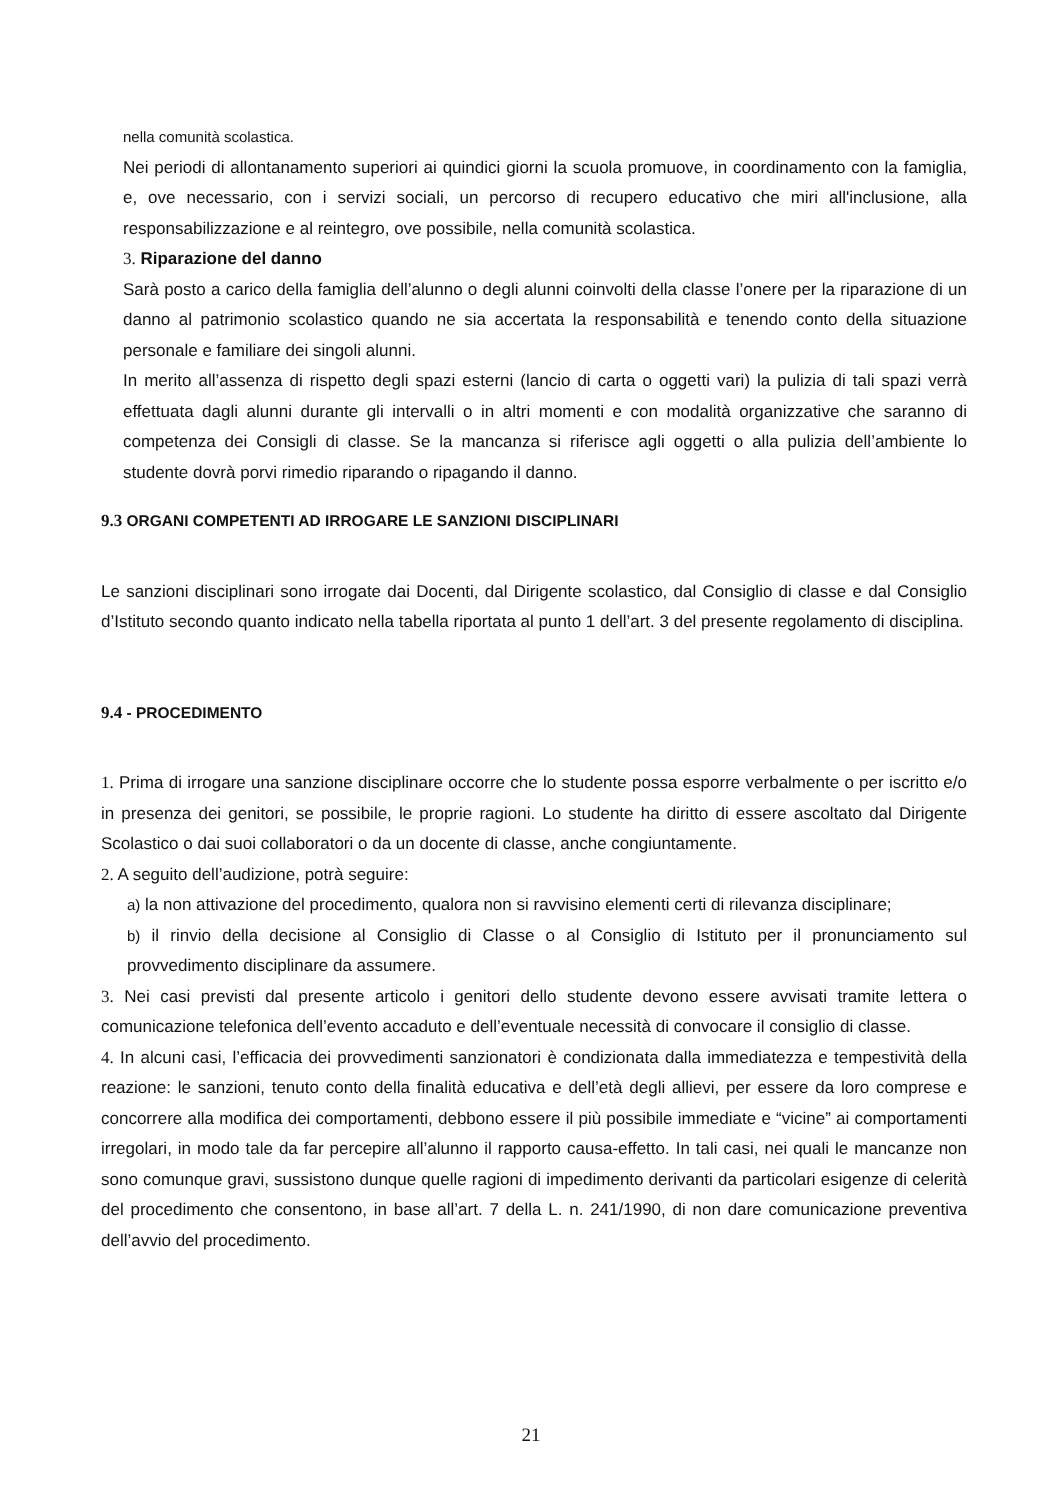nella comunità scolastica.
Nei periodi di allontanamento superiori ai quindici giorni la scuola promuove, in coordinamento con la famiglia, e, ove necessario, con i servizi sociali, un percorso di recupero educativo che miri all'inclusione, alla responsabilizzazione e al reintegro, ove possibile, nella comunità scolastica.
3. Riparazione del danno
Sarà posto a carico della famiglia dell’alunno o degli alunni coinvolti della classe l’onere per la riparazione di un danno al patrimonio scolastico quando ne sia accertata la responsabilità e tenendo conto della situazione personale e familiare dei singoli alunni.
In merito all’assenza di rispetto degli spazi esterni (lancio di carta o oggetti vari) la pulizia di tali spazi verrà effettuata dagli alunni durante gli intervalli o in altri momenti e con modalità organizzative che saranno di competenza dei Consigli di classe. Se la mancanza si riferisce agli oggetti o alla pulizia dell’ambiente lo studente dovrà porvi rimedio riparando o ripagando il danno.
9.3 ORGANI COMPETENTI AD IRROGARE LE SANZIONI DISCIPLINARI
Le sanzioni disciplinari sono irrogate dai Docenti, dal Dirigente scolastico, dal Consiglio di classe e dal Consiglio d’Istituto secondo quanto indicato nella tabella riportata al punto 1 dell’art. 3 del presente regolamento di disciplina.
9.4 - PROCEDIMENTO
1. Prima di irrogare una sanzione disciplinare occorre che lo studente possa esporre verbalmente o per iscritto e/o in presenza dei genitori, se possibile, le proprie ragioni. Lo studente ha diritto di essere ascoltato dal Dirigente Scolastico o dai suoi collaboratori o da un docente di classe, anche congiuntamente.
2. A seguito dell’audizione, potrà seguire:
a) la non attivazione del procedimento, qualora non si ravvisino elementi certi di rilevanza disciplinare;
b) il rinvio della decisione al Consiglio di Classe o al Consiglio di Istituto per il pronunciamento sul provvedimento disciplinare da assumere.
3. Nei casi previsti dal presente articolo i genitori dello studente devono essere avvisati tramite lettera o comunicazione telefonica dell’evento accaduto e dell’eventuale necessità di convocare il consiglio di classe.
4. In alcuni casi, l’efficacia dei provvedimenti sanzionatori è condizionata dalla immediatezza e tempestività della reazione: le sanzioni, tenuto conto della finalità educativa e dell’età degli allievi, per essere da loro comprese e concorrere alla modifica dei comportamenti, debbono essere il più possibile immediate e “vicine” ai comportamenti irregolari, in modo tale da far percepire all’alunno il rapporto causa-effetto. In tali casi, nei quali le mancanze non sono comunque gravi, sussistono dunque quelle ragioni di impedimento derivanti da particolari esigenze di celerità del procedimento che consentono, in base all’art. 7 della L. n. 241/1990, di non dare comunicazione preventiva dell’avvio del procedimento.
21